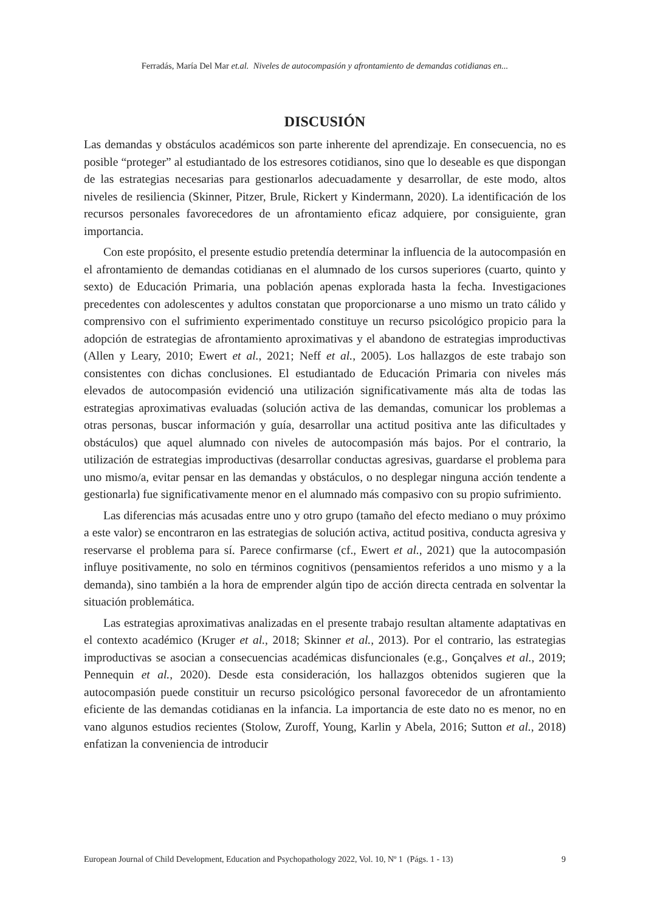Ferradás, María Del Mar et.al. Niveles de autocompasión y afrontamiento de demandas cotidianas en...
DISCUSIÓN
Las demandas y obstáculos académicos son parte inherente del aprendizaje. En consecuencia, no es posible “proteger” al estudiantado de los estresores cotidianos, sino que lo deseable es que dispongan de las estrategias necesarias para gestionarlos adecuadamente y desarrollar, de este modo, altos niveles de resiliencia (Skinner, Pitzer, Brule, Rickert y Kindermann, 2020). La identificación de los recursos personales favorecedores de un afrontamiento eficaz adquiere, por consiguiente, gran importancia.
Con este propósito, el presente estudio pretendía determinar la influencia de la autocompasión en el afrontamiento de demandas cotidianas en el alumnado de los cursos superiores (cuarto, quinto y sexto) de Educación Primaria, una población apenas explorada hasta la fecha. Investigaciones precedentes con adolescentes y adultos constatan que proporcionarse a uno mismo un trato cálido y comprensivo con el sufrimiento experimentado constituye un recurso psicológico propicio para la adopción de estrategias de afrontamiento aproximativas y el abandono de estrategias improductivas (Allen y Leary, 2010; Ewert et al., 2021; Neff et al., 2005). Los hallazgos de este trabajo son consistentes con dichas conclusiones. El estudiantado de Educación Primaria con niveles más elevados de autocompasión evidenció una utilización significativamente más alta de todas las estrategias aproximativas evaluadas (solución activa de las demandas, comunicar los problemas a otras personas, buscar información y guía, desarrollar una actitud positiva ante las dificultades y obstáculos) que aquel alumnado con niveles de autocompasión más bajos. Por el contrario, la utilización de estrategias improductivas (desarrollar conductas agresivas, guardarse el problema para uno mismo/a, evitar pensar en las demandas y obstáculos, o no desplegar ninguna acción tendente a gestionarla) fue significativamente menor en el alumnado más compasivo con su propio sufrimiento.
Las diferencias más acusadas entre uno y otro grupo (tamaño del efecto mediano o muy próximo a este valor) se encontraron en las estrategias de solución activa, actitud positiva, conducta agresiva y reservarse el problema para sí. Parece confirmarse (cf., Ewert et al., 2021) que la autocompasión influye positivamente, no solo en términos cognitivos (pensamientos referidos a uno mismo y a la demanda), sino también a la hora de emprender algún tipo de acción directa centrada en solventar la situación problemática.
Las estrategias aproximativas analizadas en el presente trabajo resultan altamente adaptativas en el contexto académico (Kruger et al., 2018; Skinner et al., 2013). Por el contrario, las estrategias improductivas se asocian a consecuencias académicas disfuncionales (e.g., Gonçalves et al., 2019; Pennequin et al., 2020). Desde esta consideración, los hallazgos obtenidos sugieren que la autocompasión puede constituir un recurso psicológico personal favorecedor de un afrontamiento eficiente de las demandas cotidianas en la infancia. La importancia de este dato no es menor, no en vano algunos estudios recientes (Stolow, Zuroff, Young, Karlin y Abela, 2016; Sutton et al., 2018) enfatizan la conveniencia de introducir
European Journal of Child Development, Education and Psychopathology 2022, Vol. 10, Nº 1 (Págs. 1 - 13) 9